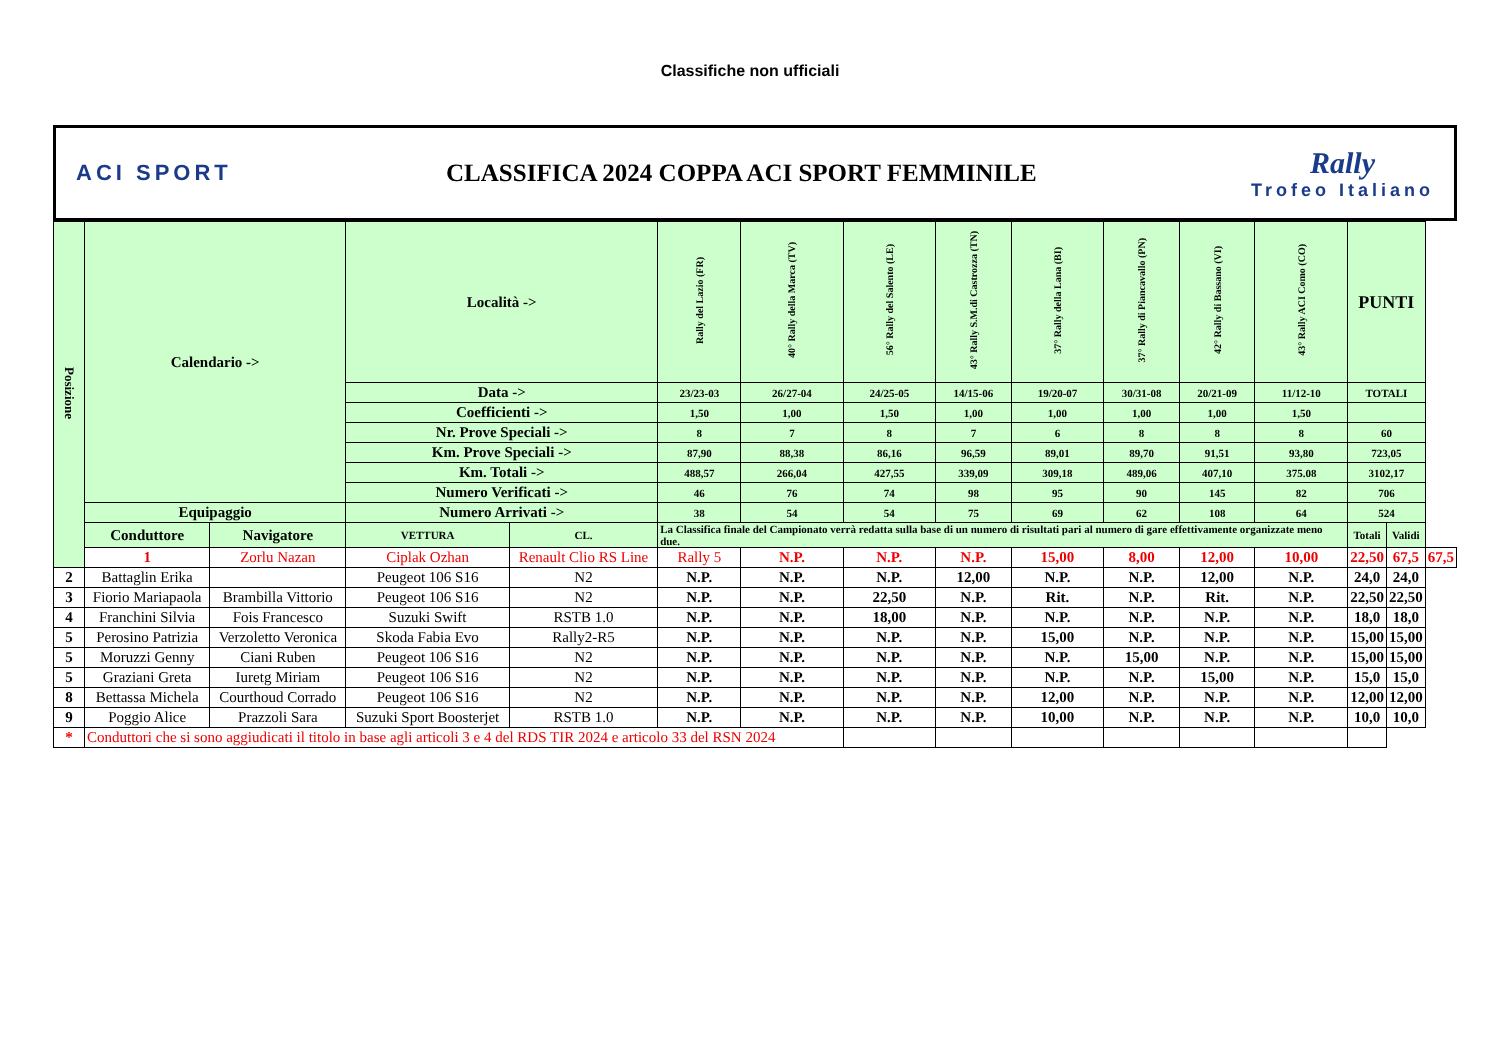Classifiche non ufficiali
ACI SPORT
CLASSIFICA 2024 COPPA ACI SPORT FEMMINILE
Rally
Trofeo Italiano
| Posizione | Calendario -> | | Località -> | | Rally del Lazio (FR) | 40° Rally della Marca (TV) | 56° Rally del Salento (LE) | 43° Rally S.M.di Castrozza (TN) | 37° Rally della Lana (BI) | 37° Rally di Piancavallo (PN) | 42° Rally di Bassano (VI) | 43° Rally ACI Como (CO) | PUNTI | | |
| | | | Data -> | | 23/23-03 | 26/27-04 | 24/25-05 | 14/15-06 | 19/20-07 | 30/31-08 | 20/21-09 | 11/12-10 | TOTALI | | |
| | | | Coefficienti -> | | 1,50 | 1,00 | 1,50 | 1,00 | 1,00 | 1,00 | 1,00 | 1,50 | | | |
| | | | Nr. Prove Speciali -> | | 8 | 7 | 8 | 7 | 6 | 8 | 8 | 8 | 60 | | |
| | | | Km. Prove Speciali -> | | 87,90 | 88,38 | 86,16 | 96,59 | 89,01 | 89,70 | 91,51 | 93,80 | 723,05 | | |
| | | | Km. Totali -> | | 488,57 | 266,04 | 427,55 | 339,09 | 309,18 | 489,06 | 407,10 | 375.08 | 3102,17 | | |
| | | | Numero Verificati -> | | 46 | 76 | 74 | 98 | 95 | 90 | 145 | 82 | 706 | | |
| | Equipaggio | | Numero Arrivati -> | | 38 | 54 | 54 | 75 | 69 | 62 | 108 | 64 | 524 | | |
| | Conduttore | Navigatore | VETTURA | CL. | La Classifica finale del Campionato verrà redatta sulla base di un numero di risultati pari al numero di gare effettivamente organizzate meno due. | | | | | | | | Totali | Validi | |
| | 1 | Zorlu Nazan | Ciplak Ozhan | Renault Clio RS Line | Rally 5 | N.P. | N.P. | N.P. | 15,00 | 8,00 | 12,00 | 10,00 | 22,50 | 67,5 | 67,5 |
| 2 | Battaglin Erika | | Peugeot 106 S16 | N2 | N.P. | N.P. | N.P. | 12,00 | N.P. | N.P. | 12,00 | N.P. | 24,0 | 24,0 | |
| 3 | Fiorio Mariapaola | Brambilla Vittorio | Peugeot 106 S16 | N2 | N.P. | N.P. | 22,50 | N.P. | Rit. | N.P. | Rit. | N.P. | 22,50 | 22,50 | |
| 4 | Franchini Silvia | Fois Francesco | Suzuki Swift | RSTB 1.0 | N.P. | N.P. | 18,00 | N.P. | N.P. | N.P. | N.P. | N.P. | 18,0 | 18,0 | |
| 5 | Perosino Patrizia | Verzoletto Veronica | Skoda Fabia Evo | Rally2-R5 | N.P. | N.P. | N.P. | N.P. | 15,00 | N.P. | N.P. | N.P. | 15,00 | 15,00 | |
| 5 | Moruzzi Genny | Ciani Ruben | Peugeot 106 S16 | N2 | N.P. | N.P. | N.P. | N.P. | N.P. | 15,00 | N.P. | N.P. | 15,00 | 15,00 | |
| 5 | Graziani Greta | Iuretg Miriam | Peugeot 106 S16 | N2 | N.P. | N.P. | N.P. | N.P. | N.P. | N.P. | 15,00 | N.P. | 15,0 | 15,0 | |
| 8 | Bettassa Michela | Courthoud Corrado | Peugeot 106 S16 | N2 | N.P. | N.P. | N.P. | N.P. | 12,00 | N.P. | N.P. | N.P. | 12,00 | 12,00 | |
| 9 | Poggio Alice | Prazzoli Sara | Suzuki Sport Boosterjet | RSTB 1.0 | N.P. | N.P. | N.P. | N.P. | 10,00 | N.P. | N.P. | N.P. | 10,0 | 10,0 | |
| * | Conduttori che si sono aggiudicati il titolo in base agli articoli 3 e 4 del RDS TIR 2024 e articolo 33 del RSN 2024 | | | | | | | | | | | | | | |